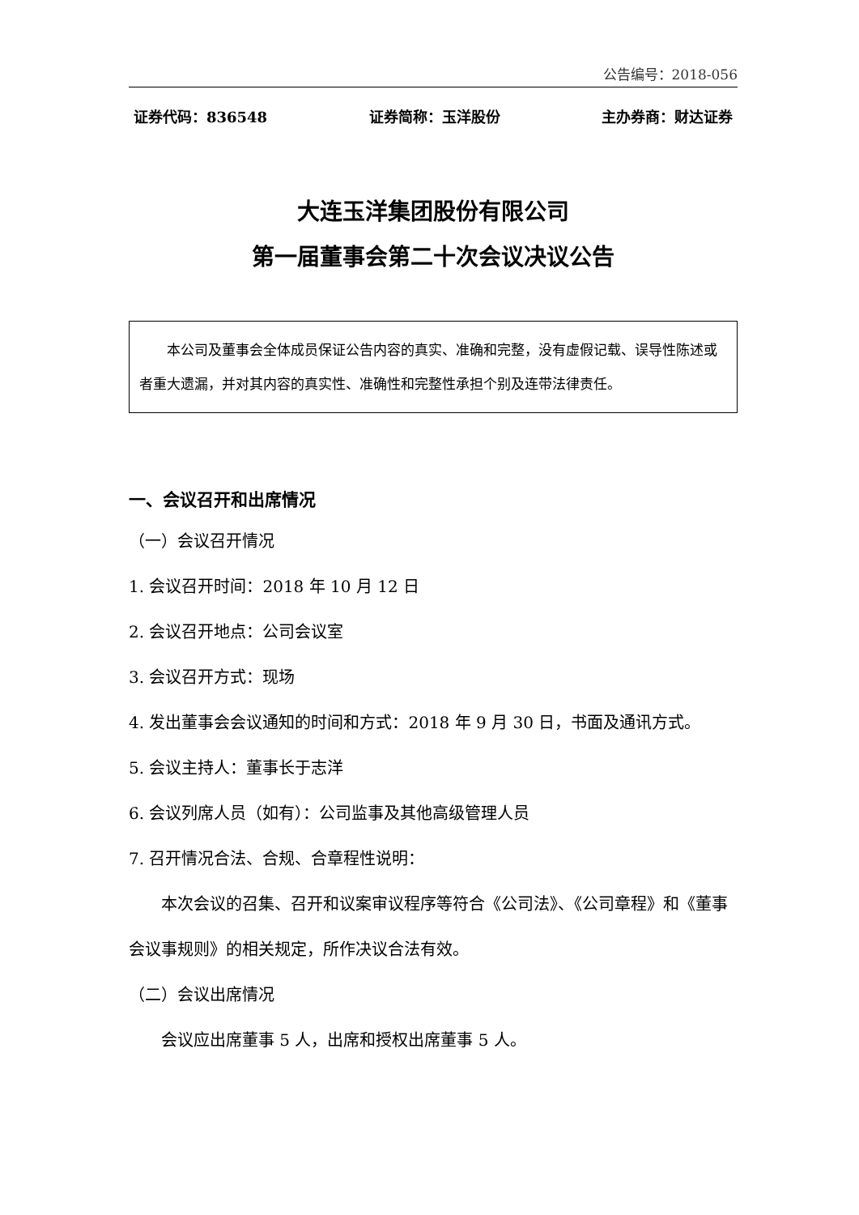公告编号：2018-056
证券代码：836548 证券简称：玉洋股份 主办券商：财达证券
大连玉洋集团股份有限公司
第一届董事会第二十次会议决议公告
本公司及董事会全体成员保证公告内容的真实、准确和完整，没有虚假记载、误导性陈述或者重大遗漏，并对其内容的真实性、准确性和完整性承担个别及连带法律责任。
一、会议召开和出席情况
（一）会议召开情况
1. 会议召开时间：2018 年 10 月 12 日
2. 会议召开地点：公司会议室
3. 会议召开方式：现场
4. 发出董事会会议通知的时间和方式：2018 年 9 月 30 日，书面及通讯方式。
5. 会议主持人：董事长于志洋
6. 会议列席人员（如有）：公司监事及其他高级管理人员
7. 召开情况合法、合规、合章程性说明：
本次会议的召集、召开和议案审议程序等符合《公司法》、《公司章程》和《董事会议事规则》的相关规定，所作决议合法有效。
（二）会议出席情况
会议应出席董事 5 人，出席和授权出席董事 5 人。